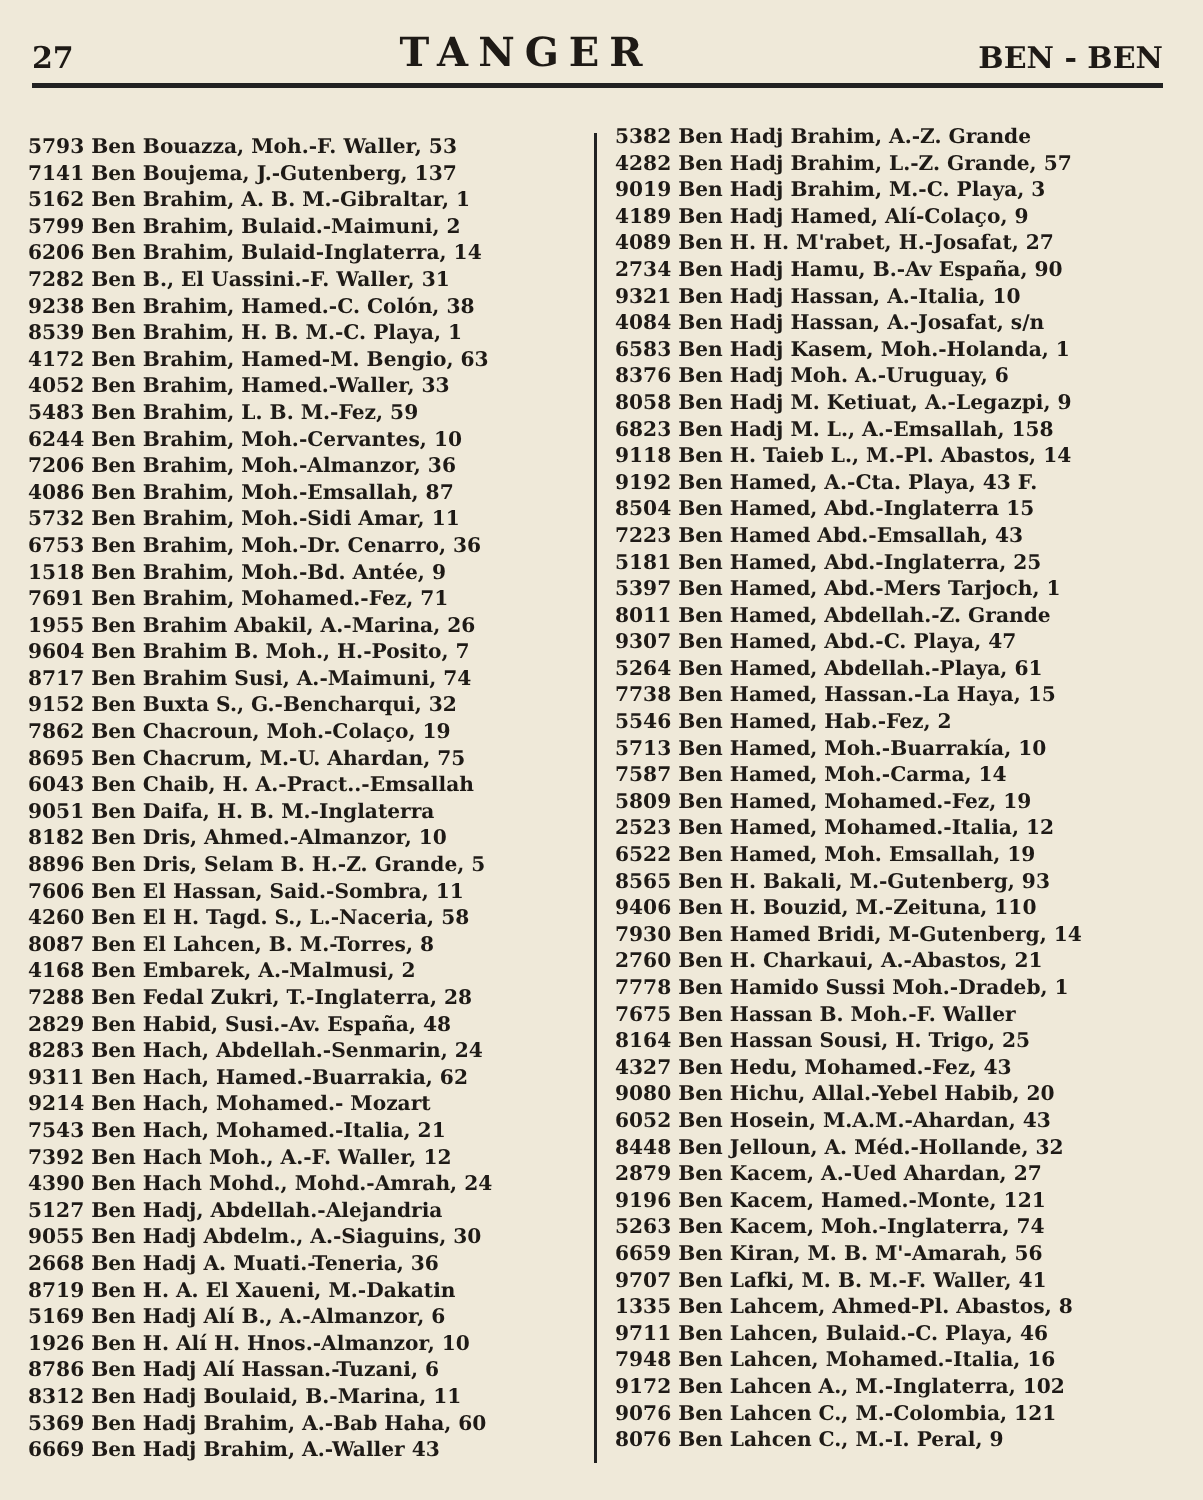27 TANGER BEN - BEN
5793 Ben Bouazza, Moh.-F. Waller, 53
7141 Ben Boujema, J.-Gutenberg, 137
5162 Ben Brahim, A. B. M.-Gibraltar, 1
5799 Ben Brahim, Bulaid.-Maimuni, 2
6206 Ben Brahim, Bulaid-Inglaterra, 14
7282 Ben B., El Uassini.-F. Waller, 31
9238 Ben Brahim, Hamed.-C. Colón, 38
8539 Ben Brahim, H. B. M.-C. Playa, 1
4172 Ben Brahim, Hamed-M. Bengio, 63
4052 Ben Brahim, Hamed.-Waller, 33
5483 Ben Brahim, L. B. M.-Fez, 59
6244 Ben Brahim, Moh.-Cervantes, 10
7206 Ben Brahim, Moh.-Almanzor, 36
4086 Ben Brahim, Moh.-Emsallah, 87
5732 Ben Brahim, Moh.-Sidi Amar, 11
6753 Ben Brahim, Moh.-Dr. Cenarro, 36
1518 Ben Brahim, Moh.-Bd. Antée, 9
7691 Ben Brahim, Mohamed.-Fez, 71
1955 Ben Brahim Abakil, A.-Marina, 26
9604 Ben Brahim B. Moh., H.-Posito, 7
8717 Ben Brahim Susi, A.-Maimuni, 74
9152 Ben Buxta S., G.-Bencharqui, 32
7862 Ben Chacroun, Moh.-Colaço, 19
8695 Ben Chacrum, M.-U. Ahardan, 75
6043 Ben Chaib, H. A.-Pract..-Emsallah
9051 Ben Daifa, H. B. M.-Inglaterra
8182 Ben Dris, Ahmed.-Almanzor, 10
8896 Ben Dris, Selam B. H.-Z. Grande, 5
7606 Ben El Hassan, Said.-Sombra, 11
4260 Ben El H. Tagd. S., L.-Naceria, 58
8087 Ben El Lahcen, B. M.-Torres, 8
4168 Ben Embarek, A.-Malmusi, 2
7288 Ben Fedal Zukri, T.-Inglaterra, 28
2829 Ben Habid, Susi.-Av. España, 48
8283 Ben Hach, Abdellah.-Senmarin, 24
9311 Ben Hach, Hamed.-Buarrakia, 62
9214 Ben Hach, Mohamed.- Mozart
7543 Ben Hach, Mohamed.-Italia, 21
7392 Ben Hach Moh., A.-F. Waller, 12
4390 Ben Hach Mohd., Mohd.-Amrah, 24
5127 Ben Hadj, Abdellah.-Alejandria
9055 Ben Hadj Abdelm., A.-Siaguins, 30
2668 Ben Hadj A. Muati.-Teneria, 36
8719 Ben H. A. El Xaueni, M.-Dakatin
5169 Ben Hadj Alí B., A.-Almanzor, 6
1926 Ben H. Alí H. Hnos.-Almanzor, 10
8786 Ben Hadj Alí Hassan.-Tuzani, 6
8312 Ben Hadj Boulaid, B.-Marina, 11
5369 Ben Hadj Brahim, A.-Bab Haha, 60
6669 Ben Hadj Brahim, A.-Waller 43
5382 Ben Hadj Brahim, A.-Z. Grande
4282 Ben Hadj Brahim, L.-Z. Grande, 57
9019 Ben Hadj Brahim, M.-C. Playa, 3
4189 Ben Hadj Hamed, Alí-Colaço, 9
4089 Ben H. H. M'rabet, H.-Josafat, 27
2734 Ben Hadj Hamu, B.-Av España, 90
9321 Ben Hadj Hassan, A.-Italia, 10
4084 Ben Hadj Hassan, A.-Josafat, s/n
6583 Ben Hadj Kasem, Moh.-Holanda, 1
8376 Ben Hadj Moh. A.-Uruguay, 6
8058 Ben Hadj M. Ketiuat, A.-Legazpi, 9
6823 Ben Hadj M. L., A.-Emsallah, 158
9118 Ben H. Taieb L., M.-Pl. Abastos, 14
9192 Ben Hamed, A.-Cta. Playa, 43 F.
8504 Ben Hamed, Abd.-Inglaterra 15
7223 Ben Hamed Abd.-Emsallah, 43
5181 Ben Hamed, Abd.-Inglaterra, 25
5397 Ben Hamed, Abd.-Mers Tarjoch, 1
8011 Ben Hamed, Abdellah.-Z. Grande
9307 Ben Hamed, Abd.-C. Playa, 47
5264 Ben Hamed, Abdellah.-Playa, 61
7738 Ben Hamed, Hassan.-La Haya, 15
5546 Ben Hamed, Hab.-Fez, 2
5713 Ben Hamed, Moh.-Buarrakía, 10
7587 Ben Hamed, Moh.-Carma, 14
5809 Ben Hamed, Mohamed.-Fez, 19
2523 Ben Hamed, Mohamed.-Italia, 12
6522 Ben Hamed, Moh. Emsallah, 19
8565 Ben H. Bakali, M.-Gutenberg, 93
9406 Ben H. Bouzid, M.-Zeituna, 110
7930 Ben Hamed Bridi, M-Gutenberg, 14
2760 Ben H. Charkaui, A.-Abastos, 21
7778 Ben Hamido Sussi Moh.-Dradeb, 1
7675 Ben Hassan B. Moh.-F. Waller
8164 Ben Hassan Sousi, H. Trigo, 25
4327 Ben Hedu, Mohamed.-Fez, 43
9080 Ben Hichu, Allal.-Yebel Habib, 20
6052 Ben Hosein, M.A.M.-Ahardan, 43
8448 Ben Jelloun, A. Méd.-Hollande, 32
2879 Ben Kacem, A.-Ued Ahardan, 27
9196 Ben Kacem, Hamed.-Monte, 121
5263 Ben Kacem, Moh.-Inglaterra, 74
6659 Ben Kiran, M. B. M'-Amarah, 56
9707 Ben Lafki, M. B. M.-F. Waller, 41
1335 Ben Lahcem, Ahmed-Pl. Abastos, 8
9711 Ben Lahcen, Bulaid.-C. Playa, 46
7948 Ben Lahcen, Mohamed.-Italia, 16
9172 Ben Lahcen A., M.-Inglaterra, 102
9076 Ben Lahcen C., M.-Colombia, 121
8076 Ben Lahcen C., M.-I. Peral, 9